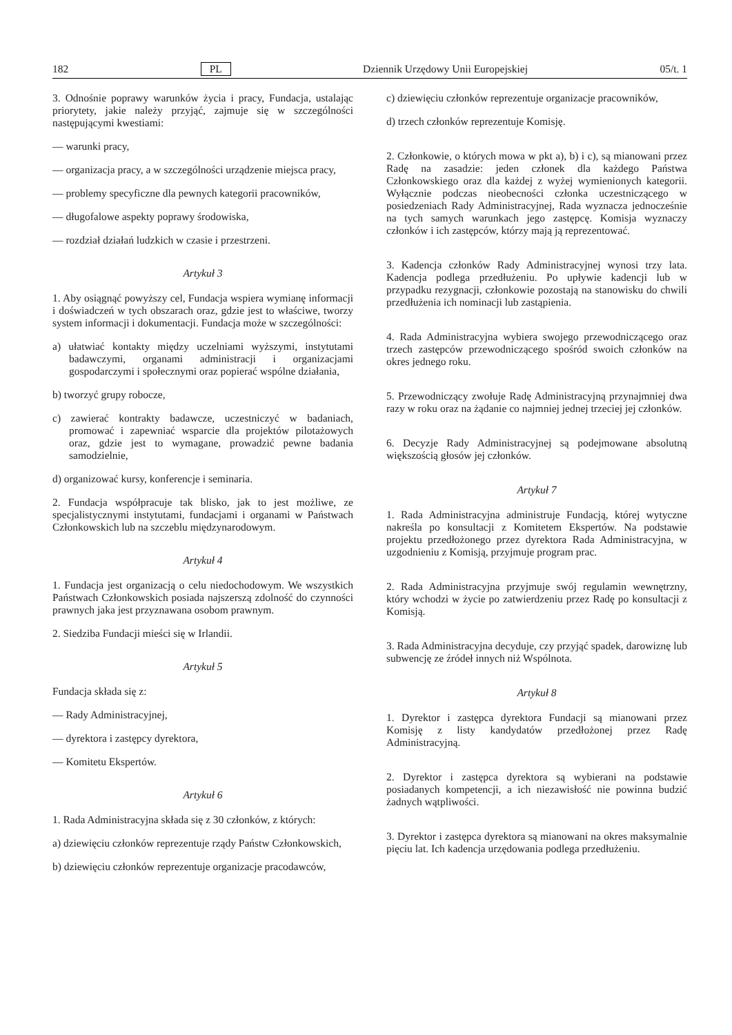182 PL Dziennik Urzędowy Unii Europejskiej 05/t. 1
3. Odnośnie poprawy warunków życia i pracy, Fundacja, ustalając priorytety, jakie należy przyjąć, zajmuje się w szczególności następującymi kwestiami:
— warunki pracy,
— organizacja pracy, a w szczególności urządzenie miejsca pracy,
— problemy specyficzne dla pewnych kategorii pracowników,
— długofalowe aspekty poprawy środowiska,
— rozdział działań ludzkich w czasie i przestrzeni.
Artykuł 3
1. Aby osiągnąć powyższy cel, Fundacja wspiera wymianę informacji i doświadczeń w tych obszarach oraz, gdzie jest to właściwe, tworzy system informacji i dokumentacji. Fundacja może w szczególności:
a) ułatwiać kontakty między uczelniami wyższymi, instytutami badawczymi, organami administracji i organizacjami gospodarczymi i społecznymi oraz popierać wspólne działania,
b) tworzyć grupy robocze,
c) zawierać kontrakty badawcze, uczestniczyć w badaniach, promować i zapewniać wsparcie dla projektów pilotażowych oraz, gdzie jest to wymagane, prowadzić pewne badania samodzielnie,
d) organizować kursy, konferencje i seminaria.
2. Fundacja współpracuje tak blisko, jak to jest możliwe, ze specjalistycznymi instytutami, fundacjami i organami w Państwach Członkowskich lub na szczeblu międzynarodowym.
Artykuł 4
1. Fundacja jest organizacją o celu niedochodowym. We wszystkich Państwach Członkowskich posiada najszerszą zdolność do czynności prawnych jaka jest przyznawana osobom prawnym.
2. Siedziba Fundacji mieści się w Irlandii.
Artykuł 5
Fundacja składa się z:
— Rady Administracyjnej,
— dyrektora i zastępcy dyrektora,
— Komitetu Ekspertów.
Artykuł 6
1. Rada Administracyjna składa się z 30 członków, z których:
a) dziewięciu członków reprezentuje rządy Państw Członkowskich,
b) dziewięciu członków reprezentuje organizacje pracodawców,
c) dziewięciu członków reprezentuje organizacje pracowników,
d) trzech członków reprezentuje Komisję.
2. Członkowie, o których mowa w pkt a), b) i c), są mianowani przez Radę na zasadzie: jeden członek dla każdego Państwa Członkowskiego oraz dla każdej z wyżej wymienionych kategorii. Wyłącznie podczas nieobecności członka uczestniczącego w posiedzeniach Rady Administracyjnej, Rada wyznacza jednocześnie na tych samych warunkach jego zastępcę. Komisja wyznaczy członków i ich zastępców, którzy mają ją reprezentować.
3. Kadencja członków Rady Administracyjnej wynosi trzy lata. Kadencja podlega przedłużeniu. Po upływie kadencji lub w przypadku rezygnacji, członkowie pozostają na stanowisku do chwili przedłużenia ich nominacji lub zastąpienia.
4. Rada Administracyjna wybiera swojego przewodniczącego oraz trzech zastępców przewodniczącego spośród swoich członków na okres jednego roku.
5. Przewodniczący zwołuje Radę Administracyjną przynajmniej dwa razy w roku oraz na żądanie co najmniej jednej trzeciej jej członków.
6. Decyzje Rady Administracyjnej są podejmowane absolutną większością głosów jej członków.
Artykuł 7
1. Rada Administracyjna administruje Fundacją, której wytyczne nakreśla po konsultacji z Komitetem Ekspertów. Na podstawie projektu przedłożonego przez dyrektora Rada Administracyjna, w uzgodnieniu z Komisją, przyjmuje program prac.
2. Rada Administracyjna przyjmuje swój regulamin wewnętrzny, który wchodzi w życie po zatwierdzeniu przez Radę po konsultacji z Komisją.
3. Rada Administracyjna decyduje, czy przyjąć spadek, darowiznę lub subwencję ze źródeł innych niż Wspólnota.
Artykuł 8
1. Dyrektor i zastępca dyrektora Fundacji są mianowani przez Komisję z listy kandydatów przedłożonej przez Radę Administracyjną.
2. Dyrektor i zastępca dyrektora są wybierani na podstawie posiadanych kompetencji, a ich niezawisłość nie powinna budzić żadnych wątpliwości.
3. Dyrektor i zastępca dyrektora są mianowani na okres maksymalnie pięciu lat. Ich kadencja urzędowania podlega przedłużeniu.